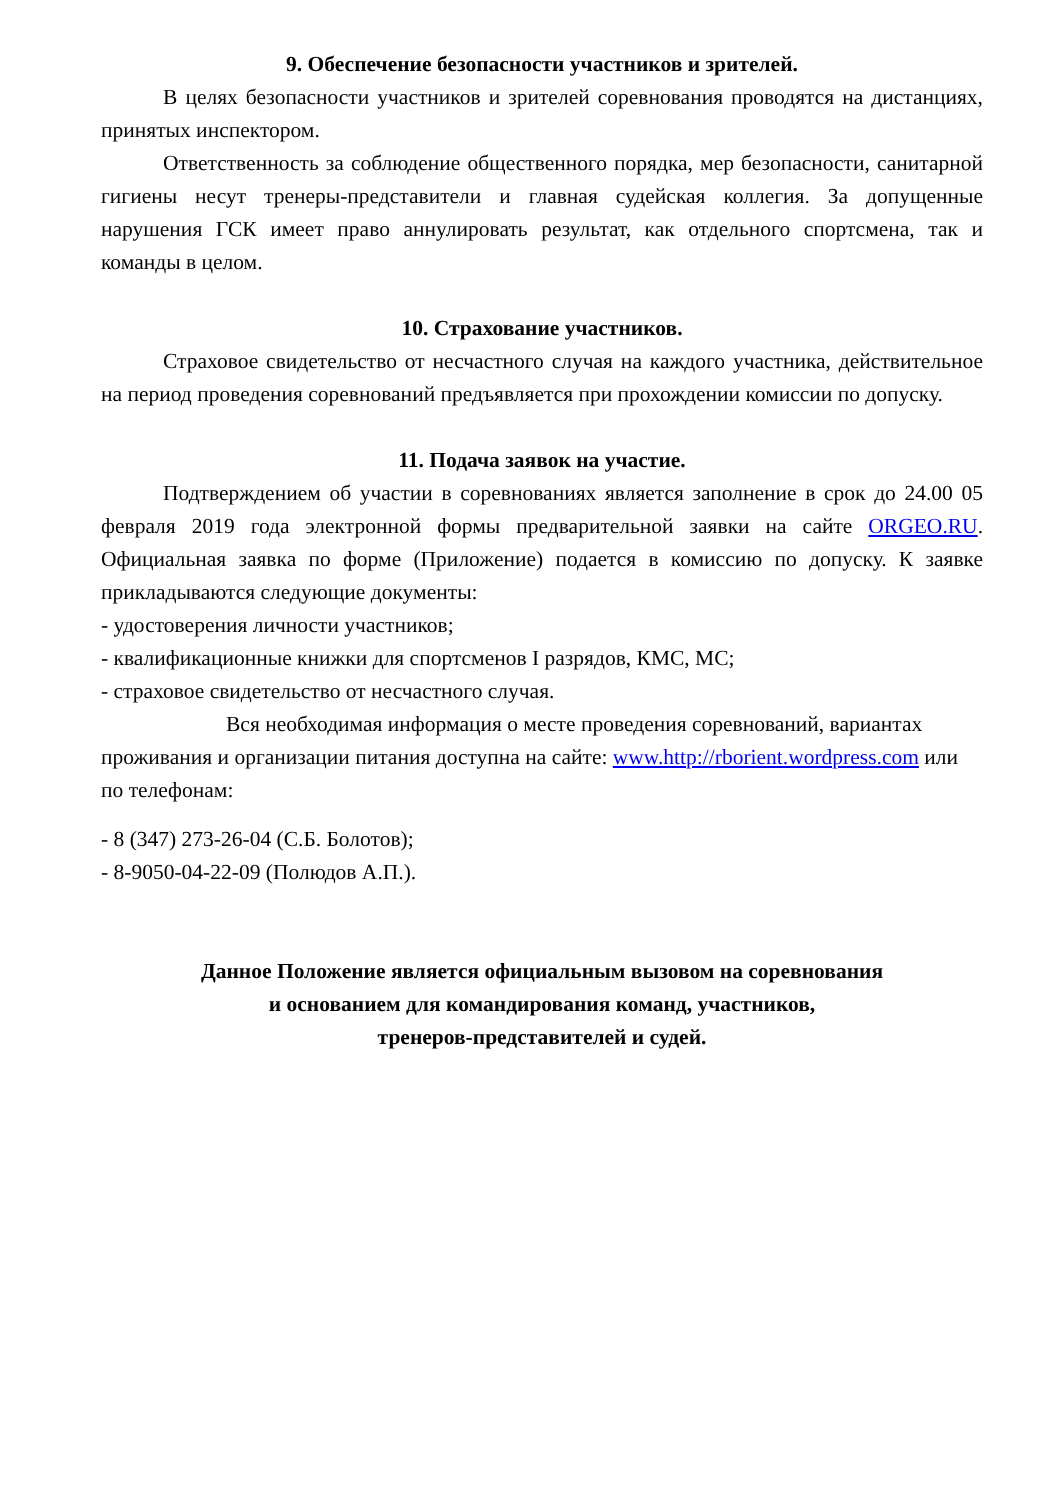9. Обеспечение безопасности участников и зрителей.
В целях безопасности участников и зрителей соревнования проводятся на дистанциях, принятых инспектором.
Ответственность за соблюдение общественного порядка, мер безопасности, санитарной гигиены несут тренеры-представители и главная судейская коллегия. За допущенные нарушения ГСК имеет право аннулировать результат, как отдельного спортсмена, так и команды в целом.
10. Страхование участников.
Страховое свидетельство от несчастного случая на каждого участника, действительное на период проведения соревнований предъявляется при прохождении комиссии по допуску.
11. Подача заявок на участие.
Подтверждением об участии в соревнованиях является заполнение в срок до 24.00 05 февраля 2019 года электронной формы предварительной заявки на сайте ORGEO.RU. Официальная заявка по форме (Приложение) подается в комиссию по допуску. К заявке прикладываются следующие документы:
- удостоверения личности участников;
- квалификационные книжки для спортсменов I разрядов, КМС, МС;
- страховое свидетельство от несчастного случая.
Вся необходимая информация о месте проведения соревнований, вариантах проживания и организации питания доступна на сайте: www.http://rborient.wordpress.com или по телефонам:
- 8 (347) 273-26-04 (С.Б. Болотов);
- 8-9050-04-22-09 (Полюдов А.П.).
Данное Положение является официальным вызовом на соревнования
и основанием для командирования команд, участников,
тренеров-представителей и судей.